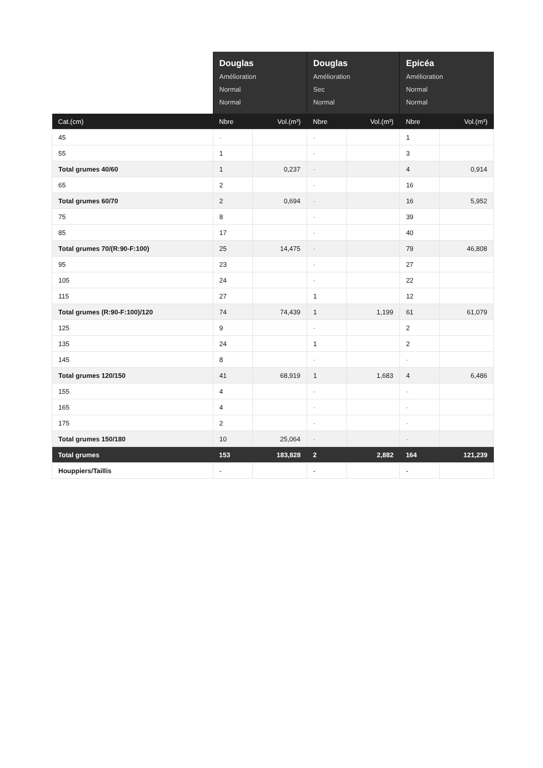| | Douglas Amélioration Normal Normal | | Douglas Amélioration Sec Normal | | Epicéa Amélioration Normal Normal | |
| --- | --- | --- | --- | --- | --- | --- |
| Cat.(cm) | Nbre | Vol.(m³) | Nbre | Vol.(m³) | Nbre | Vol.(m³) |
| 45 | - | | - | | 1 | |
| 55 | 1 | | - | | 3 | |
| Total grumes 40/60 | 1 | 0,237 | - | | 4 | 0,914 |
| 65 | 2 | | - | | 16 | |
| Total grumes 60/70 | 2 | 0,694 | - | | 16 | 5,952 |
| 75 | 8 | | - | | 39 | |
| 85 | 17 | | - | | 40 | |
| Total grumes 70/(R:90-F:100) | 25 | 14,475 | - | | 79 | 46,808 |
| 95 | 23 | | - | | 27 | |
| 105 | 24 | | - | | 22 | |
| 115 | 27 | | 1 | | 12 | |
| Total grumes (R:90-F:100)/120 | 74 | 74,439 | 1 | 1,199 | 61 | 61,079 |
| 125 | 9 | | - | | 2 | |
| 135 | 24 | | 1 | | 2 | |
| 145 | 8 | | - | | - | |
| Total grumes 120/150 | 41 | 68,919 | 1 | 1,683 | 4 | 6,486 |
| 155 | 4 | | - | | - | |
| 165 | 4 | | - | | - | |
| 175 | 2 | | - | | - | |
| Total grumes 150/180 | 10 | 25,064 | - | | - | |
| Total grumes | 153 | 183,828 | 2 | 2,882 | 164 | 121,239 |
| Houppiers/Taillis | - | | - | | - | |